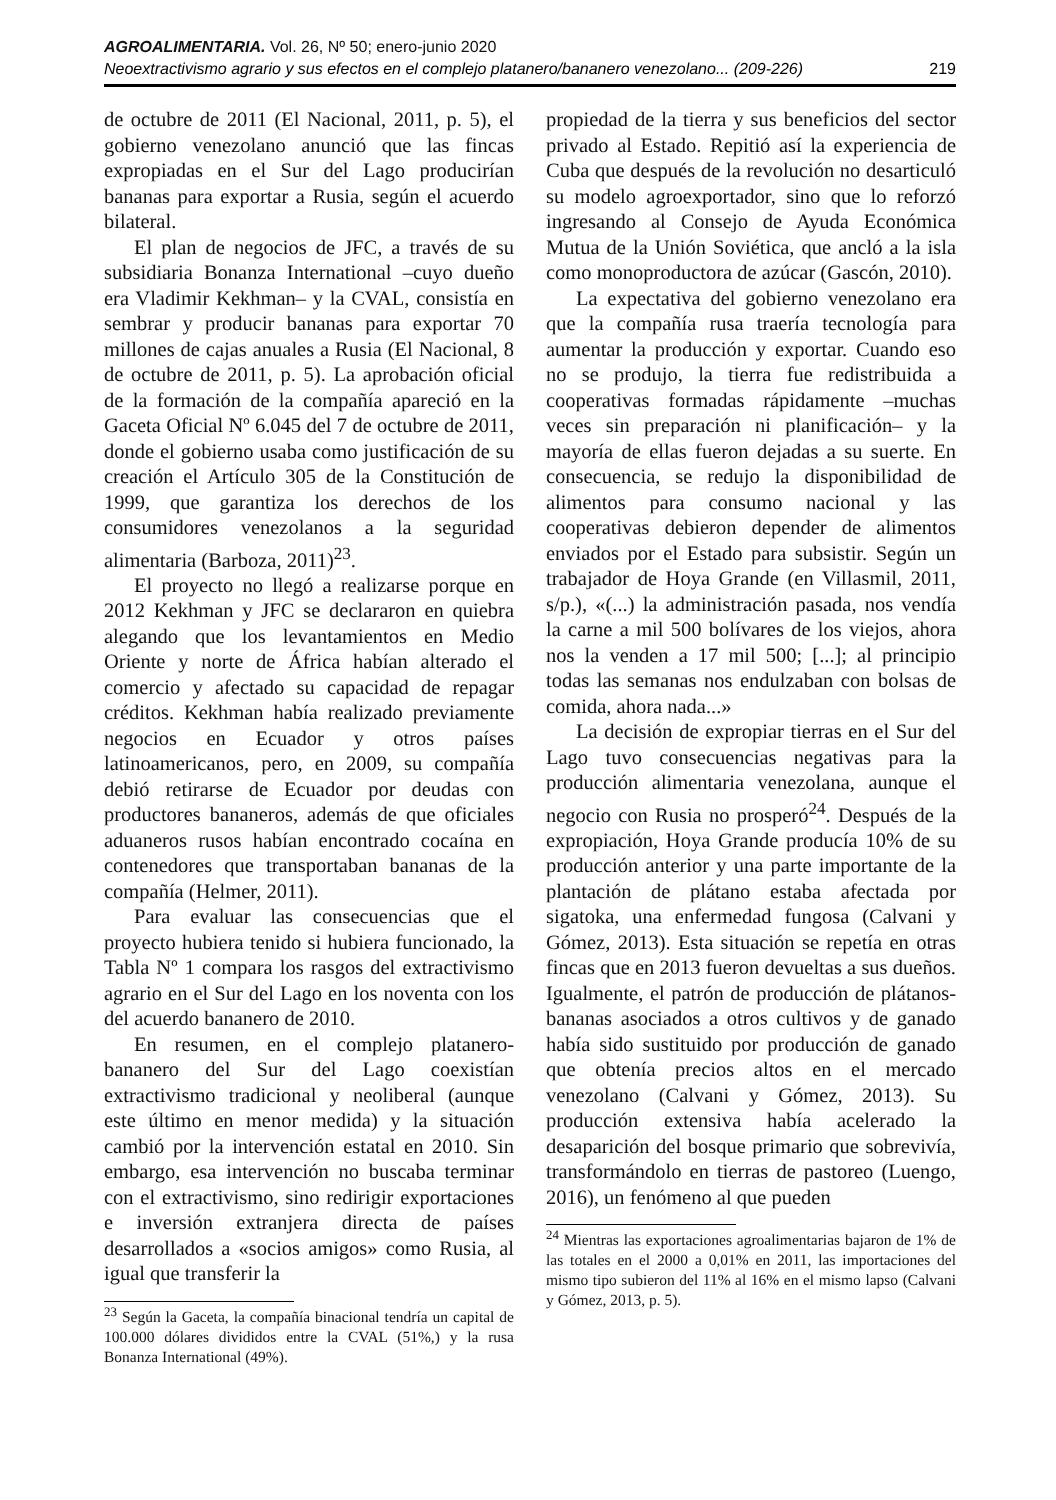AGROALIMENTARIA. Vol. 26, Nº 50; enero-junio 2020
Neoextractivismo agrario y sus efectos en el complejo platanero/bananero venezolano... (209-226) 219
de octubre de 2011 (El Nacional, 2011, p. 5), el gobierno venezolano anunció que las fincas expropiadas en el Sur del Lago producirían bananas para exportar a Rusia, según el acuerdo bilateral.
El plan de negocios de JFC, a través de su subsidiaria Bonanza International –cuyo dueño era Vladimir Kekhman– y la CVAL, consistía en sembrar y producir bananas para exportar 70 millones de cajas anuales a Rusia (El Nacional, 8 de octubre de 2011, p. 5). La aprobación oficial de la formación de la compañía apareció en la Gaceta Oficial Nº 6.045 del 7 de octubre de 2011, donde el gobierno usaba como justificación de su creación el Artículo 305 de la Constitución de 1999, que garantiza los derechos de los consumidores venezolanos a la seguridad alimentaria (Barboza, 2011)<sup>23</sup>.
El proyecto no llegó a realizarse porque en 2012 Kekhman y JFC se declararon en quiebra alegando que los levantamientos en Medio Oriente y norte de África habían alterado el comercio y afectado su capacidad de repagar créditos. Kekhman había realizado previamente negocios en Ecuador y otros países latinoamericanos, pero, en 2009, su compañía debió retirarse de Ecuador por deudas con productores bananeros, además de que oficiales aduaneros rusos habían encontrado cocaína en contenedores que transportaban bananas de la compañía (Helmer, 2011).
Para evaluar las consecuencias que el proyecto hubiera tenido si hubiera funcionado, la Tabla Nº 1 compara los rasgos del extractivismo agrario en el Sur del Lago en los noventa con los del acuerdo bananero de 2010.
En resumen, en el complejo platanero-bananero del Sur del Lago coexistían extractivismo tradicional y neoliberal (aunque este último en menor medida) y la situación cambió por la intervención estatal en 2010. Sin embargo, esa intervención no buscaba terminar con el extractivismo, sino redirigir exportaciones e inversión extranjera directa de países desarrollados a «socios amigos» como Rusia, al igual que transferir la
<sup>23</sup> Según la Gaceta, la compañía binacional tendría un capital de 100.000 dólares divididos entre la CVAL (51%,) y la rusa Bonanza International (49%).
propiedad de la tierra y sus beneficios del sector privado al Estado. Repitió así la experiencia de Cuba que después de la revolución no desarticuló su modelo agroexportador, sino que lo reforzó ingresando al Consejo de Ayuda Económica Mutua de la Unión Soviética, que ancló a la isla como monoproductora de azúcar (Gascón, 2010).
La expectativa del gobierno venezolano era que la compañía rusa traería tecnología para aumentar la producción y exportar. Cuando eso no se produjo, la tierra fue redistribuida a cooperativas formadas rápidamente –muchas veces sin preparación ni planificación– y la mayoría de ellas fueron dejadas a su suerte. En consecuencia, se redujo la disponibilidad de alimentos para consumo nacional y las cooperativas debieron depender de alimentos enviados por el Estado para subsistir. Según un trabajador de Hoya Grande (en Villasmil, 2011, s/p.), «(...) la administración pasada, nos vendía la carne a mil 500 bolívares de los viejos, ahora nos la venden a 17 mil 500; [...]; al principio todas las semanas nos endulzaban con bolsas de comida, ahora nada...»
La decisión de expropiar tierras en el Sur del Lago tuvo consecuencias negativas para la producción alimentaria venezolana, aunque el negocio con Rusia no prosperó<sup>24</sup>. Después de la expropiación, Hoya Grande producía 10% de su producción anterior y una parte importante de la plantación de plátano estaba afectada por sigatoka, una enfermedad fungosa (Calvani y Gómez, 2013). Esta situación se repetía en otras fincas que en 2013 fueron devueltas a sus dueños. Igualmente, el patrón de producción de plátanos-bananas asociados a otros cultivos y de ganado había sido sustituido por producción de ganado que obtenía precios altos en el mercado venezolano (Calvani y Gómez, 2013). Su producción extensiva había acelerado la desaparición del bosque primario que sobrevivía, transformándolo en tierras de pastoreo (Luengo, 2016), un fenómeno al que pueden
<sup>24</sup> Mientras las exportaciones agroalimentarias bajaron de 1% de las totales en el 2000 a 0,01% en 2011, las importaciones del mismo tipo subieron del 11% al 16% en el mismo lapso (Calvani y Gómez, 2013, p. 5).